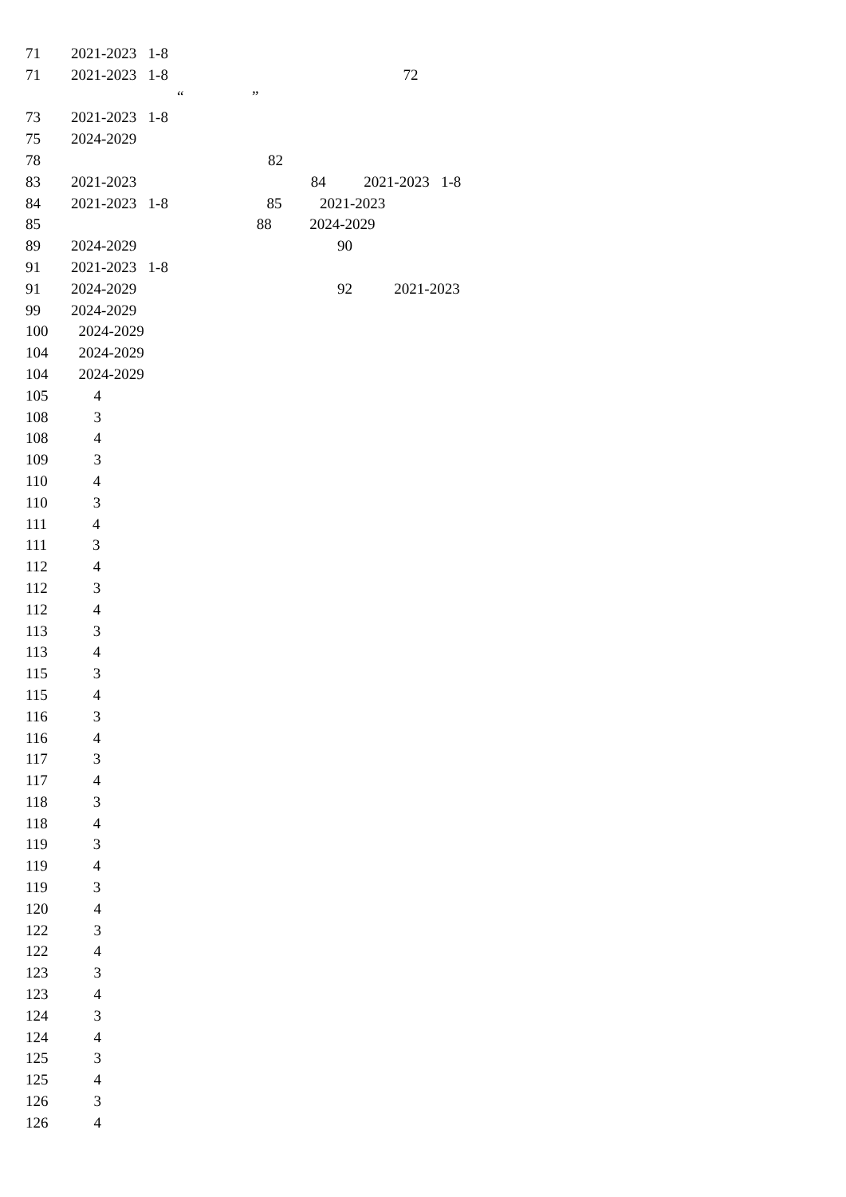71 2021-2023 1-8
71 2021-2023 1-8 72
“ ”
73 2021-2023 1-8
75 2024-2029
78 82
83 2021-2023 84 2021-2023 1-8
84 2021-2023 1-8 85 2021-2023
85 88 2024-2029
89 2024-2029 90
91 2021-2023 1-8
91 2024-2029 92 2021-2023
99 2024-2029
100 2024-2029
104 2024-2029
104 2024-2029
105 4
108 3
108 4
109 3
110 4
110 3
111 4
111 3
112 4
112 3
112 4
113 3
113 4
115 3
115 4
116 3
116 4
117 3
117 4
118 3
118 4
119 3
119 4
119 3
120 4
122 3
122 4
123 3
123 4
124 3
124 4
125 3
125 4
126 3
126 4